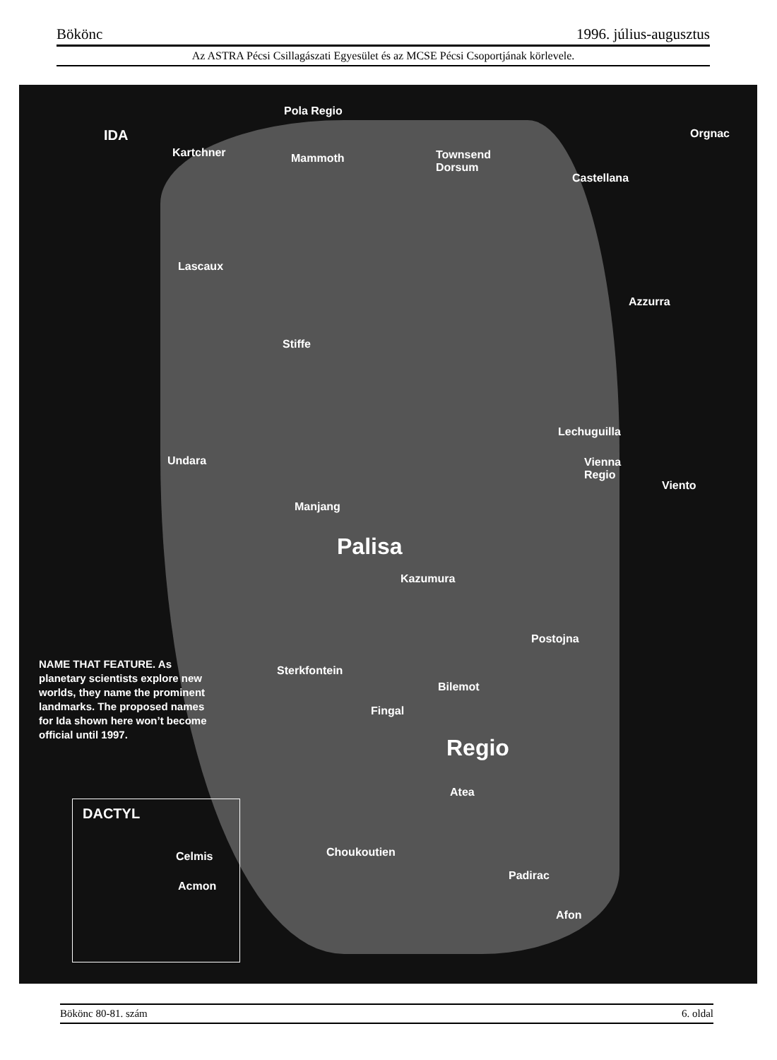Bökönc 1996. július-augusztus
Az ASTRA Pécsi Csillagászati Egyesület és az MCSE Pécsi Csoportjának körlevele.
Pola Regio
IDA
Kartchner Mammoth Townsend
Dorsum
Orgnac
Castellana
Lascaux
Azzurra
Stiffe
Lechuguilla
Undara Vienna
Regio
Viento
Manjang
Palisa
Kazumura
Postojna
Sterkfontein
Bilemot
Fingal
Regio
Atea
Choukoutien
Padirac
Afon
NAME THAT FEATURE. As planetary scientists explore new worlds, they name the prominent landmarks. The proposed names for Ida shown here won’t become official until 1997.
DACTYL
Celmis
Acmon
Bökönc 80-81. szám 6. oldal